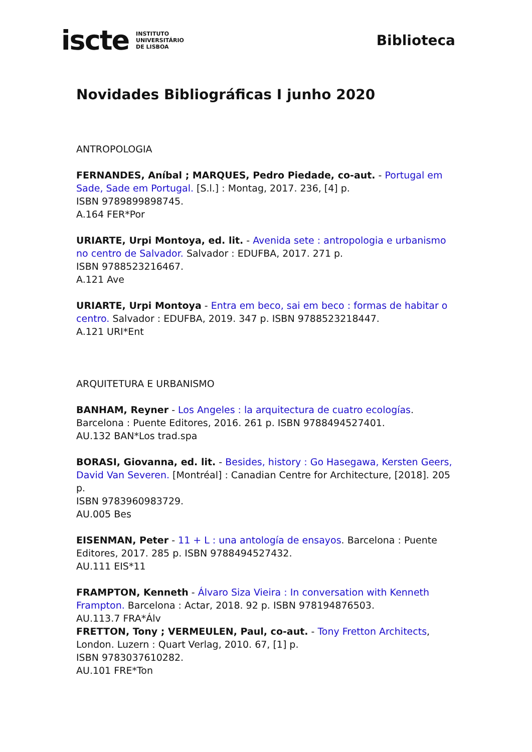iscte INSTITUTO
UNIVERSITÁRIO
DE LISBOA
Biblioteca
Novidades Bibliográficas I junho 2020
ANTROPOLOGIA
FERNANDES, Aníbal ; MARQUES, Pedro Piedade, co-aut. - Portugal em Sade, Sade em Portugal. [S.l.] : Montag, 2017. 236, [4] p.
ISBN 9789899898745.
A.164 FER*Por
URIARTE, Urpi Montoya, ed. lit. - Avenida sete : antropologia e urbanismo no centro de Salvador. Salvador : EDUFBA, 2017. 271 p.
ISBN 9788523216467.
A.121 Ave
URIARTE, Urpi Montoya - Entra em beco, sai em beco : formas de habitar o centro. Salvador : EDUFBA, 2019. 347 p. ISBN 9788523218447.
A.121 URI*Ent
ARQUITETURA E URBANISMO
BANHAM, Reyner - Los Angeles : la arquitectura de cuatro ecologías. Barcelona : Puente Editores, 2016. 261 p. ISBN 9788494527401.
AU.132 BAN*Los trad.spa
BORASI, Giovanna, ed. lit. - Besides, history : Go Hasegawa, Kersten Geers, David Van Severen. [Montréal] : Canadian Centre for Architecture, [2018]. 205 p.
ISBN 9783960983729.
AU.005 Bes
EISENMAN, Peter - 11 + L : una antología de ensayos. Barcelona : Puente Editores, 2017. 285 p. ISBN 9788494527432.
AU.111 EIS*11
FRAMPTON, Kenneth - Álvaro Siza Vieira : In conversation with Kenneth Frampton. Barcelona : Actar, 2018. 92 p. ISBN 978194876503.
AU.113.7 FRA*Álv
FRETTON, Tony ; VERMEULEN, Paul, co-aut. - Tony Fretton Architects, London. Luzern : Quart Verlag, 2010. 67, [1] p.
ISBN 9783037610282.
AU.101 FRE*Ton